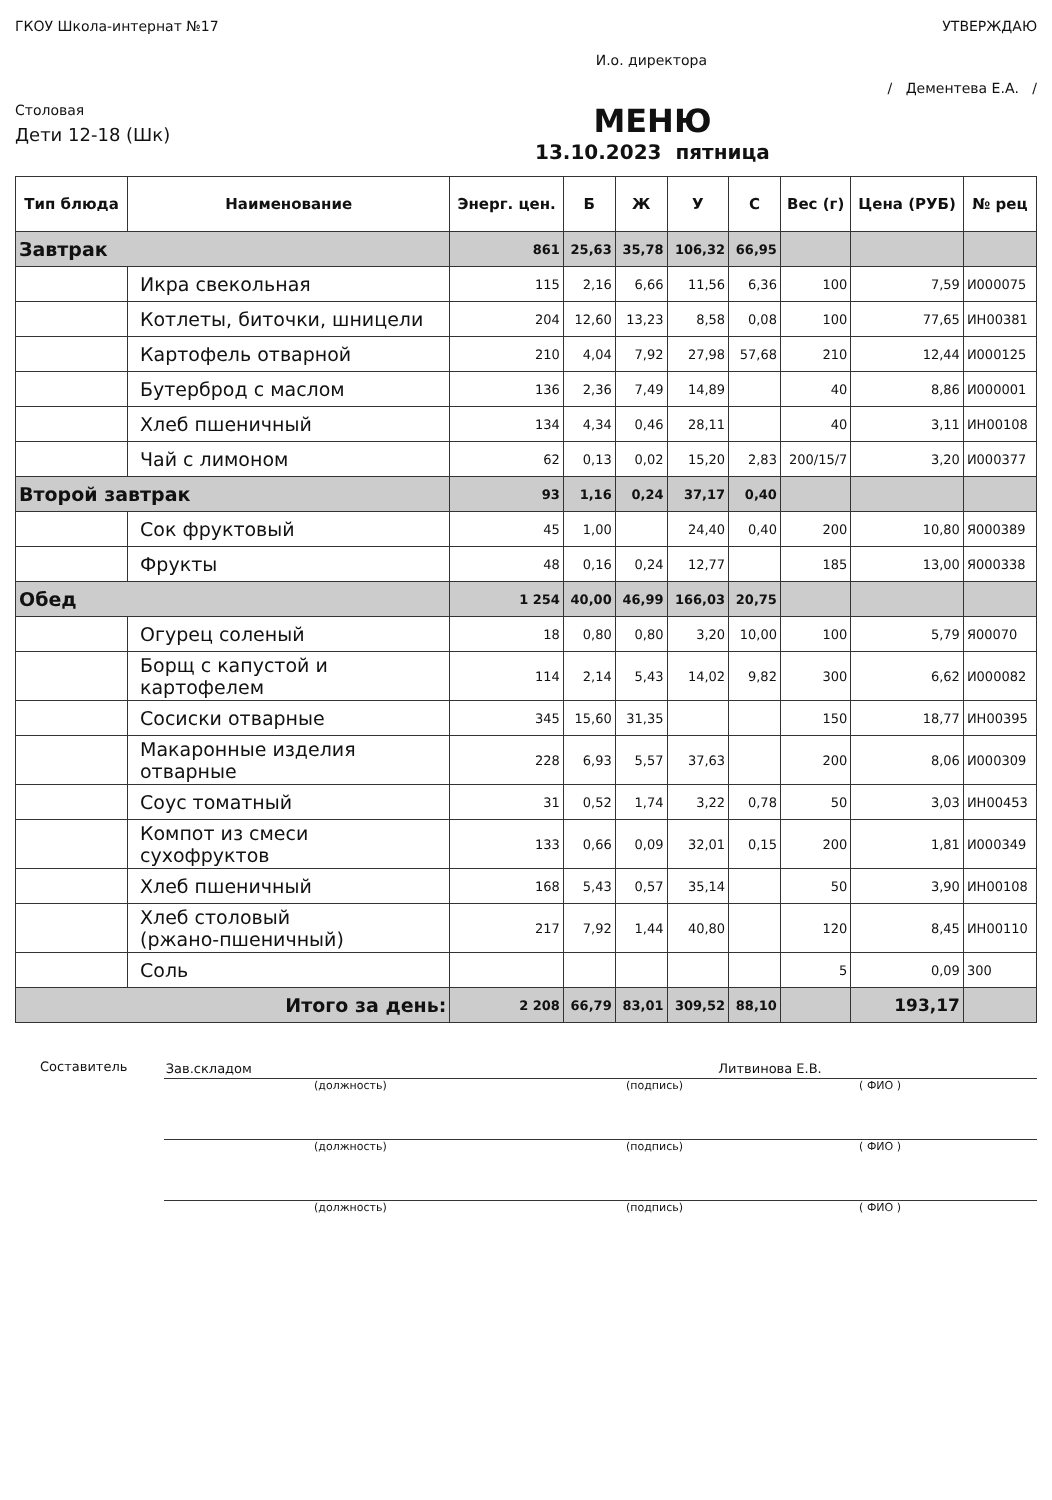ГКОУ Школа-интернат №17 УТВЕРЖДАЮ
И.о. директора
/ Дементева Е.А. /
Столовая
Дети 12-18 (Шк)
МЕНЮ
13.10.2023 пятница
| Тип блюда | Наименование | Энерг. цен. | Б | Ж | У | С | Вес (г) | Цена (РУБ) | № рец |
| --- | --- | --- | --- | --- | --- | --- | --- | --- | --- |
| Завтрак | | 861 | 25,63 | 35,78 | 106,32 | 66,95 | | | |
| | Икра свекольная | 115 | 2,16 | 6,66 | 11,56 | 6,36 | 100 | 7,59 | И000075 |
| | Котлеты, биточки, шницели | 204 | 12,60 | 13,23 | 8,58 | 0,08 | 100 | 77,65 | ИН00381 |
| | Картофель отварной | 210 | 4,04 | 7,92 | 27,98 | 57,68 | 210 | 12,44 | И000125 |
| | Бутерброд с маслом | 136 | 2,36 | 7,49 | 14,89 | | 40 | 8,86 | И000001 |
| | Хлеб пшеничный | 134 | 4,34 | 0,46 | 28,11 | | 40 | 3,11 | ИН00108 |
| | Чай с лимоном | 62 | 0,13 | 0,02 | 15,20 | 2,83 | 200/15/7 | 3,20 | И000377 |
| Второй завтрак | | 93 | 1,16 | 0,24 | 37,17 | 0,40 | | | |
| | Сок фруктовый | 45 | 1,00 | | 24,40 | 0,40 | 200 | 10,80 | Я000389 |
| | Фрукты | 48 | 0,16 | 0,24 | 12,77 | | 185 | 13,00 | Я000338 |
| Обед | | 1 254 | 40,00 | 46,99 | 166,03 | 20,75 | | | |
| | Огурец соленый | 18 | 0,80 | 0,80 | 3,20 | 10,00 | 100 | 5,79 | Я00070 |
| | Борщ с капустой и картофелем | 114 | 2,14 | 5,43 | 14,02 | 9,82 | 300 | 6,62 | И000082 |
| | Сосиски отварные | 345 | 15,60 | 31,35 | | | 150 | 18,77 | ИН00395 |
| | Макаронные изделия отварные | 228 | 6,93 | 5,57 | 37,63 | | 200 | 8,06 | И000309 |
| | Соус томатный | 31 | 0,52 | 1,74 | 3,22 | 0,78 | 50 | 3,03 | ИН00453 |
| | Компот из смеси сухофруктов | 133 | 0,66 | 0,09 | 32,01 | 0,15 | 200 | 1,81 | И000349 |
| | Хлеб пшеничный | 168 | 5,43 | 0,57 | 35,14 | | 50 | 3,90 | ИН00108 |
| | Хлеб столовый (ржано-пшеничный) | 217 | 7,92 | 1,44 | 40,80 | | 120 | 8,45 | ИН00110 |
| | Соль | | | | | | 5 | 0,09 | 300 |
| Итого за день: | | 2 208 | 66,79 | 83,01 | 309,52 | 88,10 | | 193,17 | |
Составитель Зав.складом Литвинова Е.В.
(должность) (подпись) ( ФИО )
(должность) (подпись) ( ФИО )
(должность) (подпись) ( ФИО )